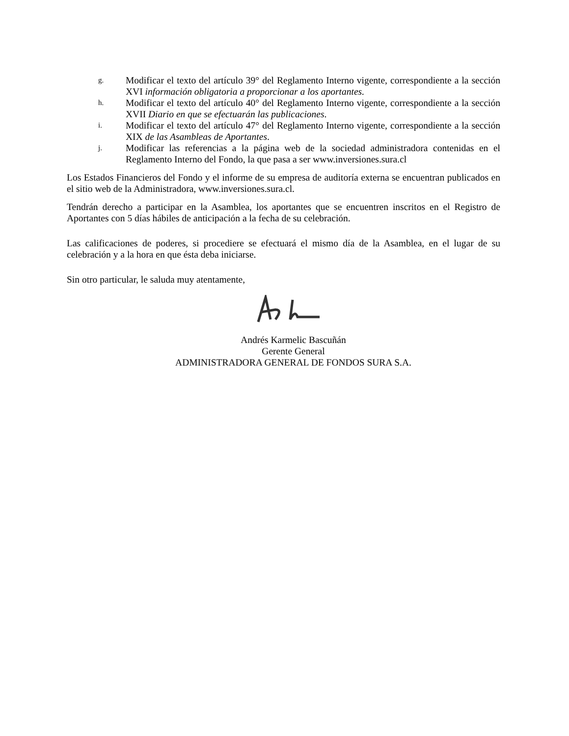g.
Modificar el texto del artículo 39° del Reglamento Interno vigente, correspondiente a la sección XVI información obligatoria a proporcionar a los aportantes.
h.
Modificar el texto del artículo 40° del Reglamento Interno vigente, correspondiente a la sección XVII Diario en que se efectuarán las publicaciones.
i.
Modificar el texto del artículo 47° del Reglamento Interno vigente, correspondiente a la sección XIX de las Asambleas de Aportantes.
j.
Modificar las referencias a la página web de la sociedad administradora contenidas en el Reglamento Interno del Fondo, la que pasa a ser www.inversiones.sura.cl
Los Estados Financieros del Fondo y el informe de su empresa de auditoría externa se encuentran publicados en el sitio web de la Administradora, www.inversiones.sura.cl.
Tendrán derecho a participar en la Asamblea, los aportantes que se encuentren inscritos en el Registro de Aportantes con 5 días hábiles de anticipación a la fecha de su celebración.
Las calificaciones de poderes, si procediere se efectuará el mismo día de la Asamblea, en el lugar de su celebración y a la hora en que ésta deba iniciarse.
Sin otro particular, le saluda muy atentamente,
Andrés Karmelic Bascuñán
Gerente General
ADMINISTRADORA GENERAL DE FONDOS SURA S.A.